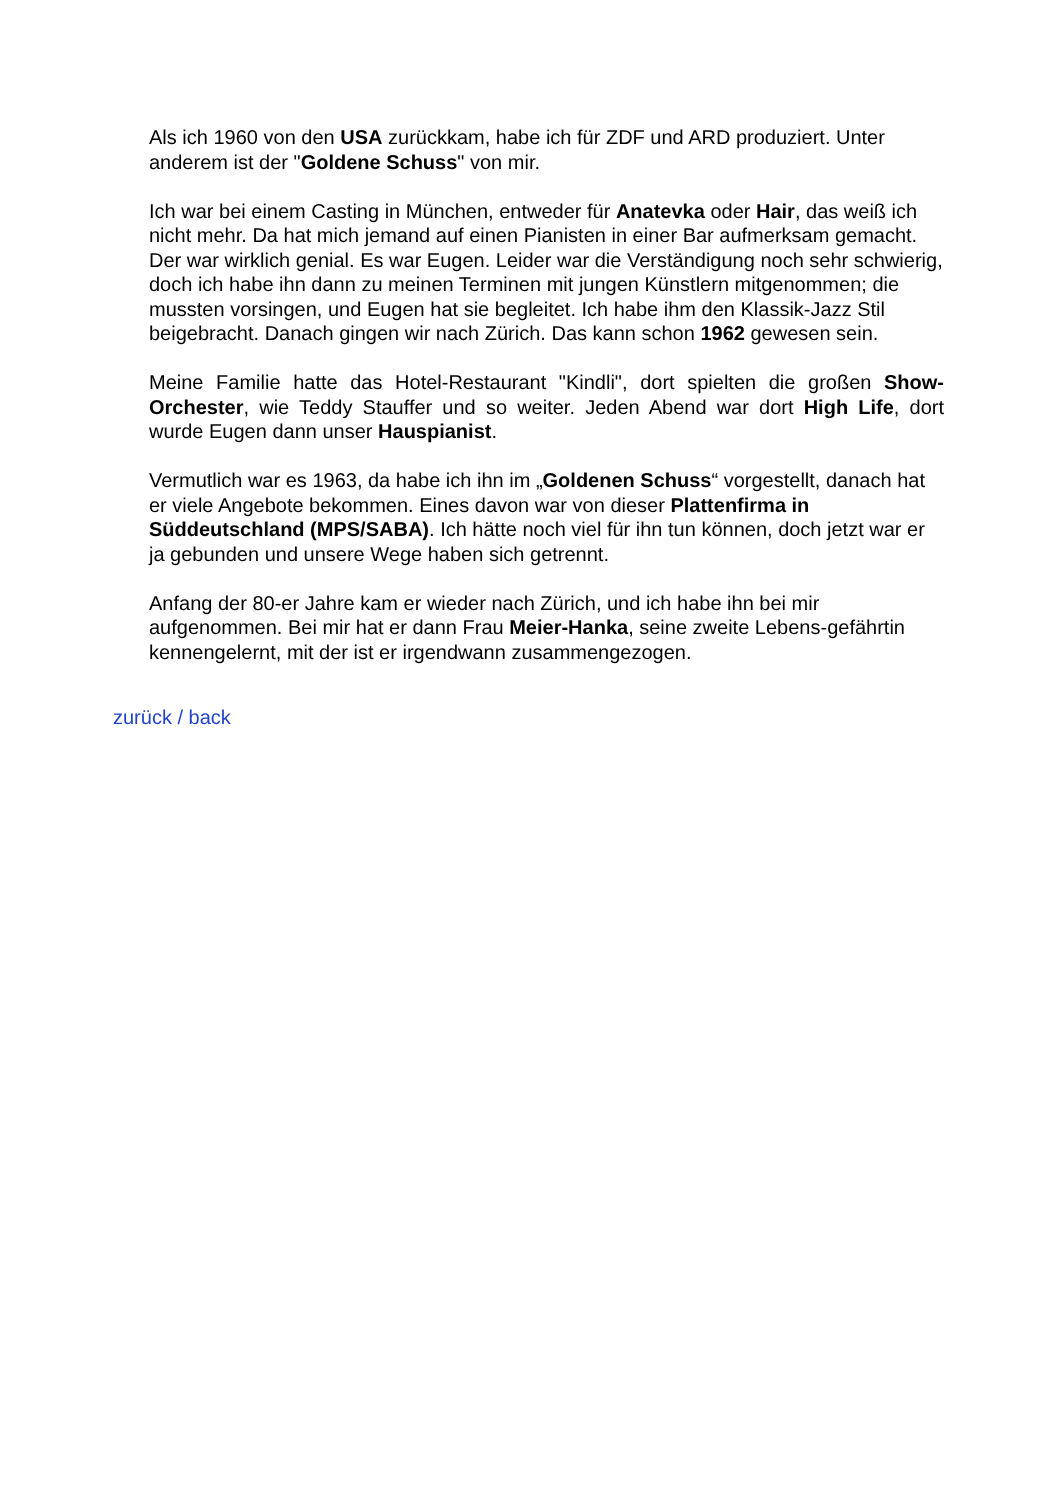Als ich 1960 von den USA zurückkam, habe ich für ZDF und ARD produziert. Unter anderem ist der "Goldene Schuss" von mir.
Ich war bei einem Casting in München, entweder für Anatevka oder Hair, das weiß ich nicht mehr. Da hat mich jemand auf einen Pianisten in einer Bar aufmerksam gemacht. Der war wirklich genial. Es war Eugen. Leider war die Verständigung noch sehr schwierig, doch ich habe ihn dann zu meinen Terminen mit jungen Künstlern mitgenommen; die mussten vorsingen, und Eugen hat sie begleitet. Ich habe ihm den Klassik-Jazz Stil beigebracht. Danach gingen wir nach Zürich. Das kann schon 1962 gewesen sein.
Meine Familie hatte das Hotel-Restaurant "Kindli", dort spielten die großen Show-Orchester, wie Teddy Stauffer und so weiter. Jeden Abend war dort High Life, dort wurde Eugen dann unser Hauspianist.
Vermutlich war es 1963, da habe ich ihn im „Goldenen Schuss“ vorgestellt, danach hat er viele Angebote bekommen. Eines davon war von dieser Plattenfirma in Süddeutschland (MPS/SABA). Ich hätte noch viel für ihn tun können, doch jetzt war er ja gebunden und unsere Wege haben sich getrennt.
Anfang der 80-er Jahre kam er wieder nach Zürich, und ich habe ihn bei mir aufgenommen. Bei mir hat er dann Frau Meier-Hanka, seine zweite Lebens-gefährtin kennengelernt, mit der ist er irgendwann zusammengezogen.
zurück / back